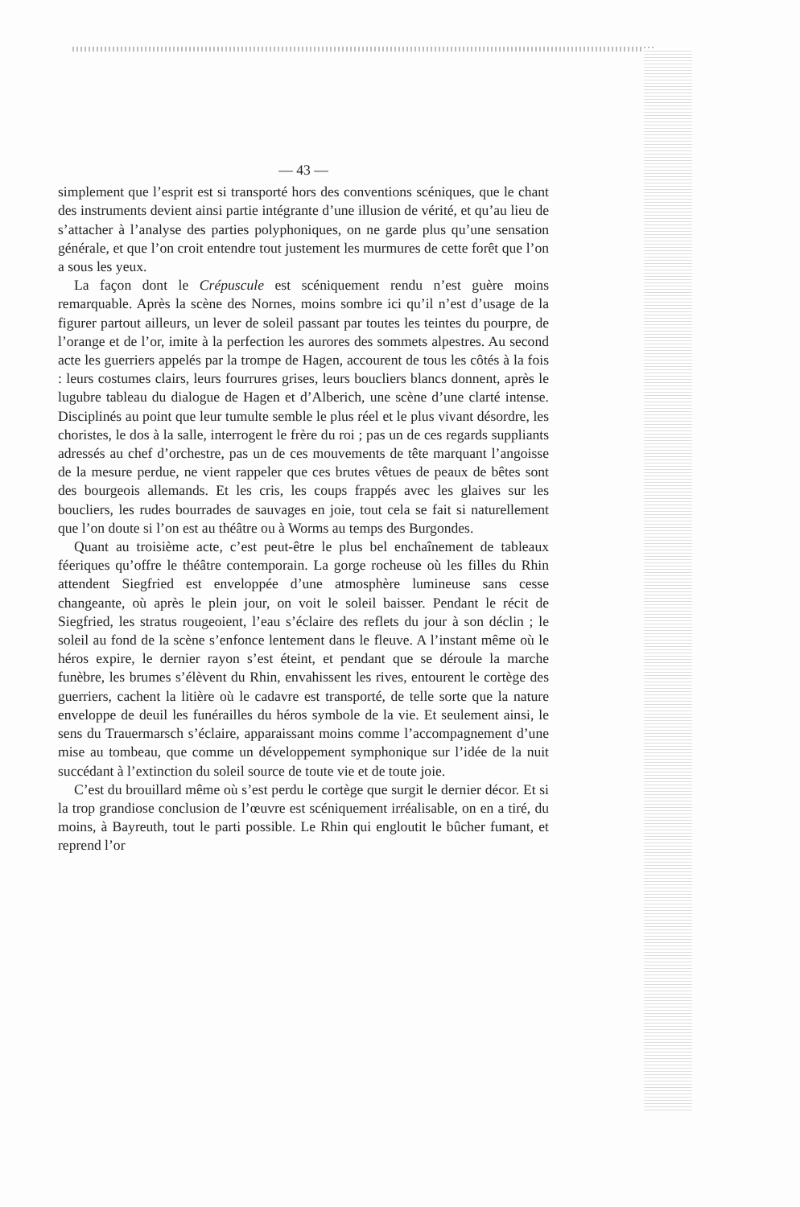— 43 —
simplement que l’esprit est si transporté hors des conventions scéniques, que le chant des instruments devient ainsi partie intégrante d’une illusion de vérité, et qu’au lieu de s’attacher à l’analyse des parties polyphoniques, on ne garde plus qu’une sensation générale, et que l’on croit entendre tout justement les murmures de cette forêt que l’on a sous les yeux.
La façon dont le Crépuscule est scéniquement rendu n’est guère moins remarquable. Après la scène des Nornes, moins sombre ici qu’il n’est d’usage de la figurer partout ailleurs, un lever de soleil passant par toutes les teintes du pourpre, de l’orange et de l’or, imite à la perfection les aurores des sommets alpestres. Au second acte les guerriers appelés par la trompe de Hagen, accourent de tous les côtés à la fois : leurs costumes clairs, leurs fourrures grises, leurs boucliers blancs donnent, après le lugubre tableau du dialogue de Hagen et d’Alberich, une scène d’une clarté intense. Disciplinés au point que leur tumulte semble le plus réel et le plus vivant désordre, les choristes, le dos à la salle, interrogent le frère du roi ; pas un de ces regards suppliants adressés au chef d’orchestre, pas un de ces mouvements de tête marquant l’angoisse de la mesure perdue, ne vient rappeler que ces brutes vêtues de peaux de bêtes sont des bourgeois allemands. Et les cris, les coups frappés avec les glaives sur les boucliers, les rudes bourrades de sauvages en joie, tout cela se fait si naturellement que l’on doute si l’on est au théâtre ou à Worms au temps des Burgondes.
Quant au troisième acte, c’est peut-être le plus bel enchaînement de tableaux féeriques qu’offre le théâtre contemporain. La gorge rocheuse où les filles du Rhin attendent Siegfried est enveloppée d’une atmosphère lumineuse sans cesse changeante, où après le plein jour, on voit le soleil baisser. Pendant le récit de Siegfried, les stratus rougeoient, l’eau s’éclaire des reflets du jour à son déclin ; le soleil au fond de la scène s’enfonce lentement dans le fleuve. A l’instant même où le héros expire, le dernier rayon s’est éteint, et pendant que se déroule la marche funèbre, les brumes s’élèvent du Rhin, envahissent les rives, entourent le cortège des guerriers, cachent la litière où le cadavre est transporté, de telle sorte que la nature enveloppe de deuil les funérailles du héros symbole de la vie. Et seulement ainsi, le sens du Trauermarsch s’éclaire, apparaissant moins comme l’accompagnement d’une mise au tombeau, que comme un développement symphonique sur l’idée de la nuit succédant à l’extinction du soleil source de toute vie et de toute joie.
C’est du brouillard même où s’est perdu le cortège que surgit le dernier décor. Et si la trop grandiose conclusion de l’œuvre est scéniquement irréalisable, on en a tiré, du moins, à Bayreuth, tout le parti possible. Le Rhin qui engloutit le bûcher fumant, et reprend l’or